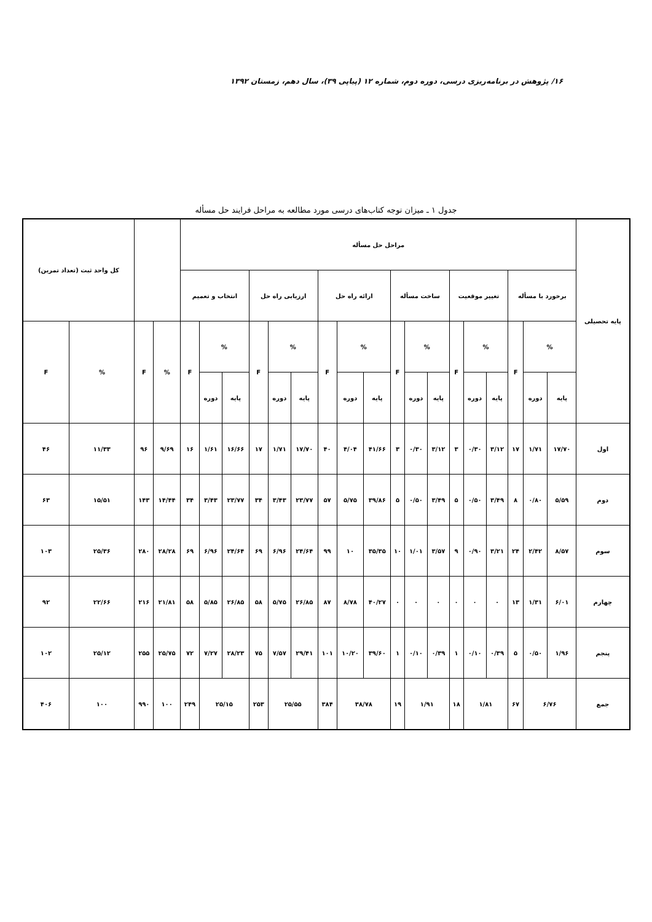۱۶/ پژوهش در برنامه‌ریزی درسی، دوره دوم، شماره ۱۲ (پیاپی ۳۹)، سال دهم، زمستان ۱۳۹۲
جدول ۱ ـ میزان توجه کتاب‌های درسی مورد مطالعه به مراحل فرایند حل مسأله
| پایه تحصیلی | مراحل حل مسأله | | | | | | | | | | | | | | | | | | | | کل واحد ثبت (تعداد تمرین) | |
| --- | --- | --- | --- | --- | --- | --- | --- | --- | --- | --- | --- | --- | --- | --- | --- | --- | --- | --- | --- | --- | --- | --- |
| | برخورد با مسأله | | | تغییر موقعیت | | | ساخت مسأله | | | ارائه راه حل | | | ارزیابی راه حل | | | انتخاب و تعمیم | | | | | | |
| | % | | F | % | | F | % | | F | % | | F | % | | F | % | | F | % | F | % | F |
| | پایه | دوره | | پایه | دوره | | پایه | دوره | | پایه | دوره | | پایه | دوره | | پایه | دوره | | | | | |
| اول | ۱۷/۷۰ | ۱/۷۱ | ۱۷ | ۳/۱۲ | ۰/۳۰ | ۳ | ۳/۱۲ | ۰/۳۰ | ۳ | ۴۱/۶۶ | ۴/۰۴ | ۴۰ | ۱۷/۷۰ | ۱/۷۱ | ۱۷ | ۱۶/۶۶ | ۱/۶۱ | ۱۶ | ۹/۶۹ | ۹۶ | ۱۱/۳۳ | ۴۶ |
| دوم | ۵/۵۹ | ۰/۸۰ | ۸ | ۳/۴۹ | ۰/۵۰ | ۵ | ۳/۴۹ | ۰/۵۰ | ۵ | ۳۹/۸۶ | ۵/۷۵ | ۵۷ | ۲۳/۷۷ | ۳/۴۳ | ۳۴ | ۲۳/۷۷ | ۳/۴۳ | ۳۴ | ۱۴/۴۴ | ۱۴۳ | ۱۵/۵۱ | ۶۳ |
| سوم | ۸/۵۷ | ۲/۴۲ | ۲۴ | ۳/۲۱ | ۰/۹۰ | ۹ | ۳/۵۷ | ۱/۰۱ | ۱۰ | ۳۵/۳۵ | ۱۰ | ۹۹ | ۲۴/۶۴ | ۶/۹۶ | ۶۹ | ۲۴/۶۴ | ۶/۹۶ | ۶۹ | ۲۸/۲۸ | ۲۸۰ | ۲۵/۳۶ | ۱۰۳ |
| چهارم | ۶/۰۱ | ۱/۳۱ | ۱۳ | ۰ | ۰ | ۰ | ۰ | ۰ | ۰ | ۴۰/۲۷ | ۸/۷۸ | ۸۷ | ۲۶/۸۵ | ۵/۷۵ | ۵۸ | ۲۶/۸۵ | ۵/۸۵ | ۵۸ | ۲۱/۸۱ | ۲۱۶ | ۲۲/۶۶ | ۹۲ |
| پنجم | ۱/۹۶ | ۰/۵۰ | ۵ | ۰/۳۹ | ۰/۱۰ | ۱ | ۰/۳۹ | ۰/۱۰ | ۱ | ۳۹/۶۰ | ۱۰/۲۰ | ۱۰۱ | ۲۹/۴۱ | ۷/۵۷ | ۷۵ | ۲۸/۲۳ | ۷/۲۷ | ۷۲ | ۲۵/۷۵ | ۲۵۵ | ۲۵/۱۲ | ۱۰۲ |
| جمع | ۶/۷۶ | | ۶۷ | ۱/۸۱ | | ۱۸ | ۱/۹۱ | | ۱۹ | ۳۸/۷۸ | | ۳۸۴ | ۲۵/۵۵ | | ۲۵۳ | ۲۵/۱۵ | | ۲۴۹ | ۱۰۰ | ۹۹۰ | ۱۰۰ | ۴۰۶ |